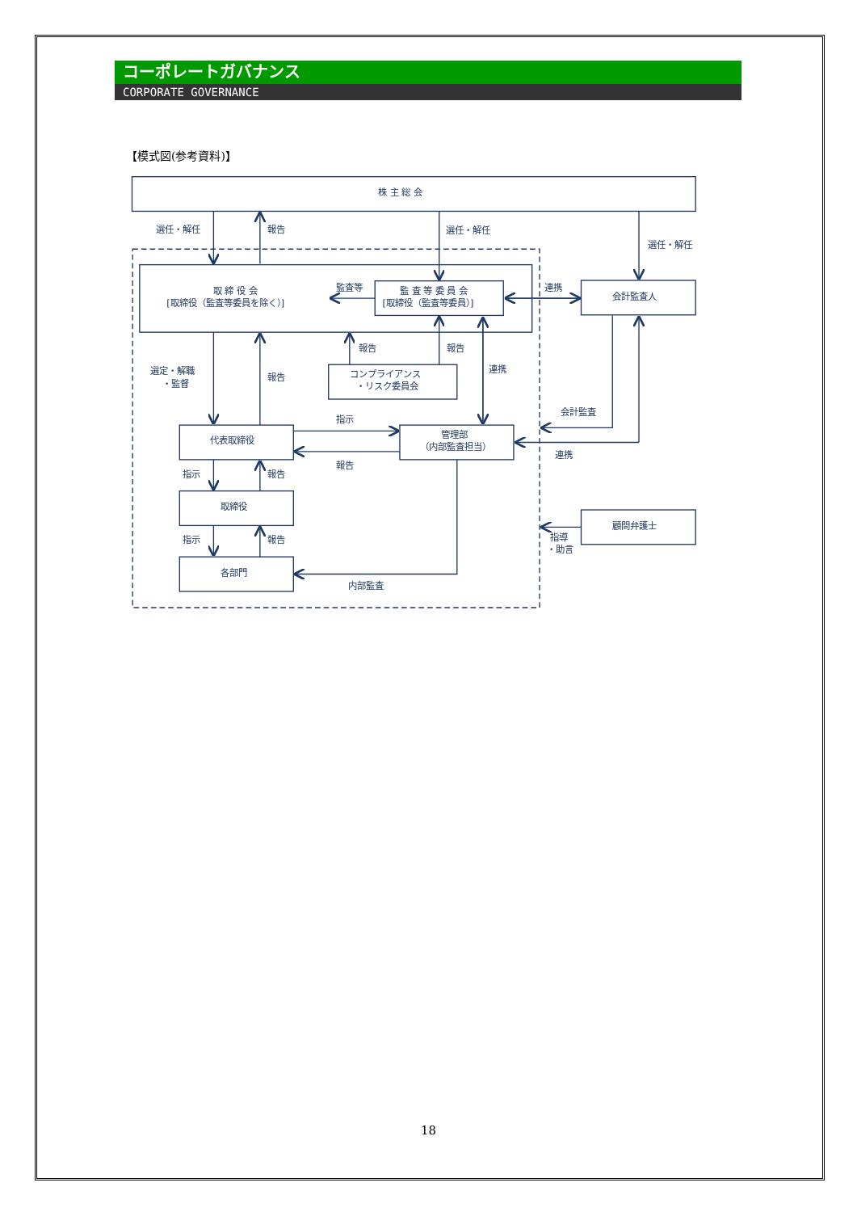コーポレートガバナンス
CORPORATE GOVERNANCE
【模式図(参考資料)】
株 主 総 会
選任・解任
報告
選任・解任
選任・解任
取 締 役 会
[取締役（監査等委員を除く）]
監査等
監 査 等 委 員 会
[取締役（監査等委員）]
連携
会計監査人
報告
報告
選定・解職
・監督
報告
コンプライアンス
・リスク委員会
連携
会計監査
指示
代表取締役
管理部
（内部監査担当）
報告
連携
指示
報告
取締役
顧問弁護士
指示
報告
指導
・助言
各部門
内部監査
18